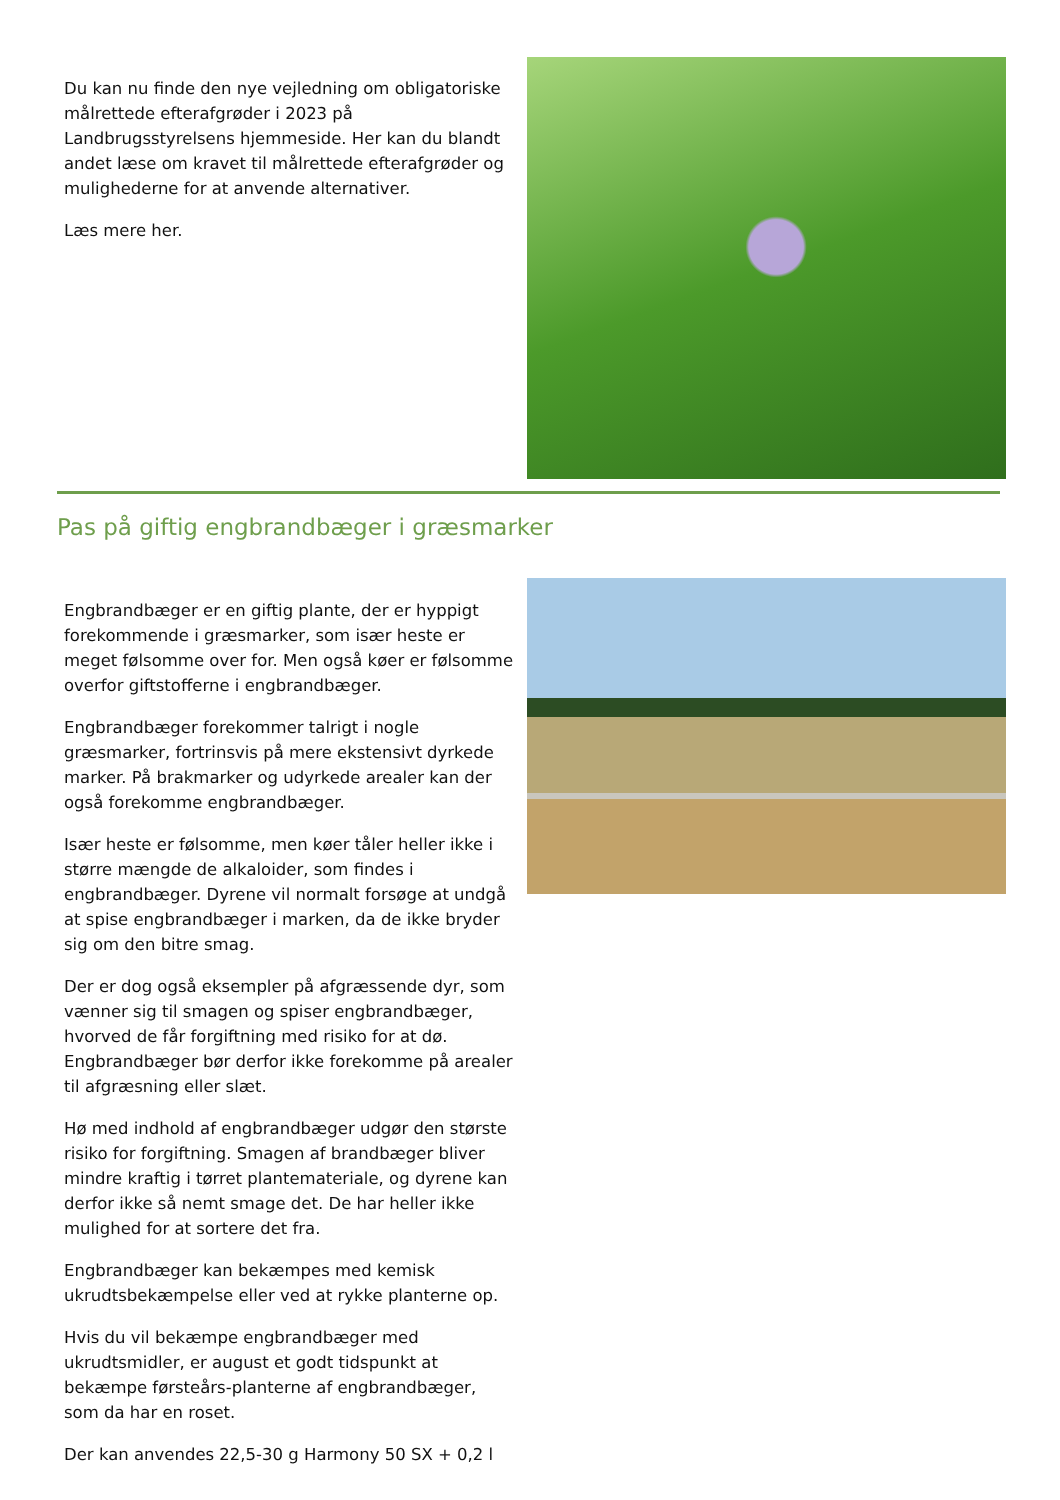Du kan nu finde den nye vejledning om obligatoriske målrettede efterafgrøder i 2023 på Landbrugsstyrelsens hjemmeside. Her kan du blandt andet læse om kravet til målrettede efterafgrøder og mulighederne for at anvende alternativer.
Læs mere her.
Pas på giftig engbrandbæger i græsmarker
Engbrandbæger er en giftig plante, der er hyppigt forekommende i græsmarker, som især heste er meget følsomme over for. Men også køer er følsomme overfor giftstofferne i engbrandbæger.
Engbrandbæger forekommer talrigt i nogle græsmarker, fortrinsvis på mere ekstensivt dyrkede marker. På brakmarker og udyrkede arealer kan der også forekomme engbrandbæger.
Især heste er følsomme, men køer tåler heller ikke i større mængde de alkaloider, som findes i engbrandbæger. Dyrene vil normalt forsøge at undgå at spise engbrandbæger i marken, da de ikke bryder sig om den bitre smag.
Der er dog også eksempler på afgræssende dyr, som vænner sig til smagen og spiser engbrandbæger, hvorved de får forgiftning med risiko for at dø. Engbrandbæger bør derfor ikke forekomme på arealer til afgræsning eller slæt.
Hø med indhold af engbrandbæger udgør den største risiko for forgiftning. Smagen af brandbæger bliver mindre kraftig i tørret plantemateriale, og dyrene kan derfor ikke så nemt smage det. De har heller ikke mulighed for at sortere det fra.
Engbrandbæger kan bekæmpes med kemisk ukrudtsbekæmpelse eller ved at rykke planterne op.
Hvis du vil bekæmpe engbrandbæger med ukrudtsmidler, er august et godt tidspunkt at bekæmpe førsteårs-planterne af engbrandbæger, som da har en roset.
Der kan anvendes 22,5-30 g Harmony 50 SX + 0,2 l